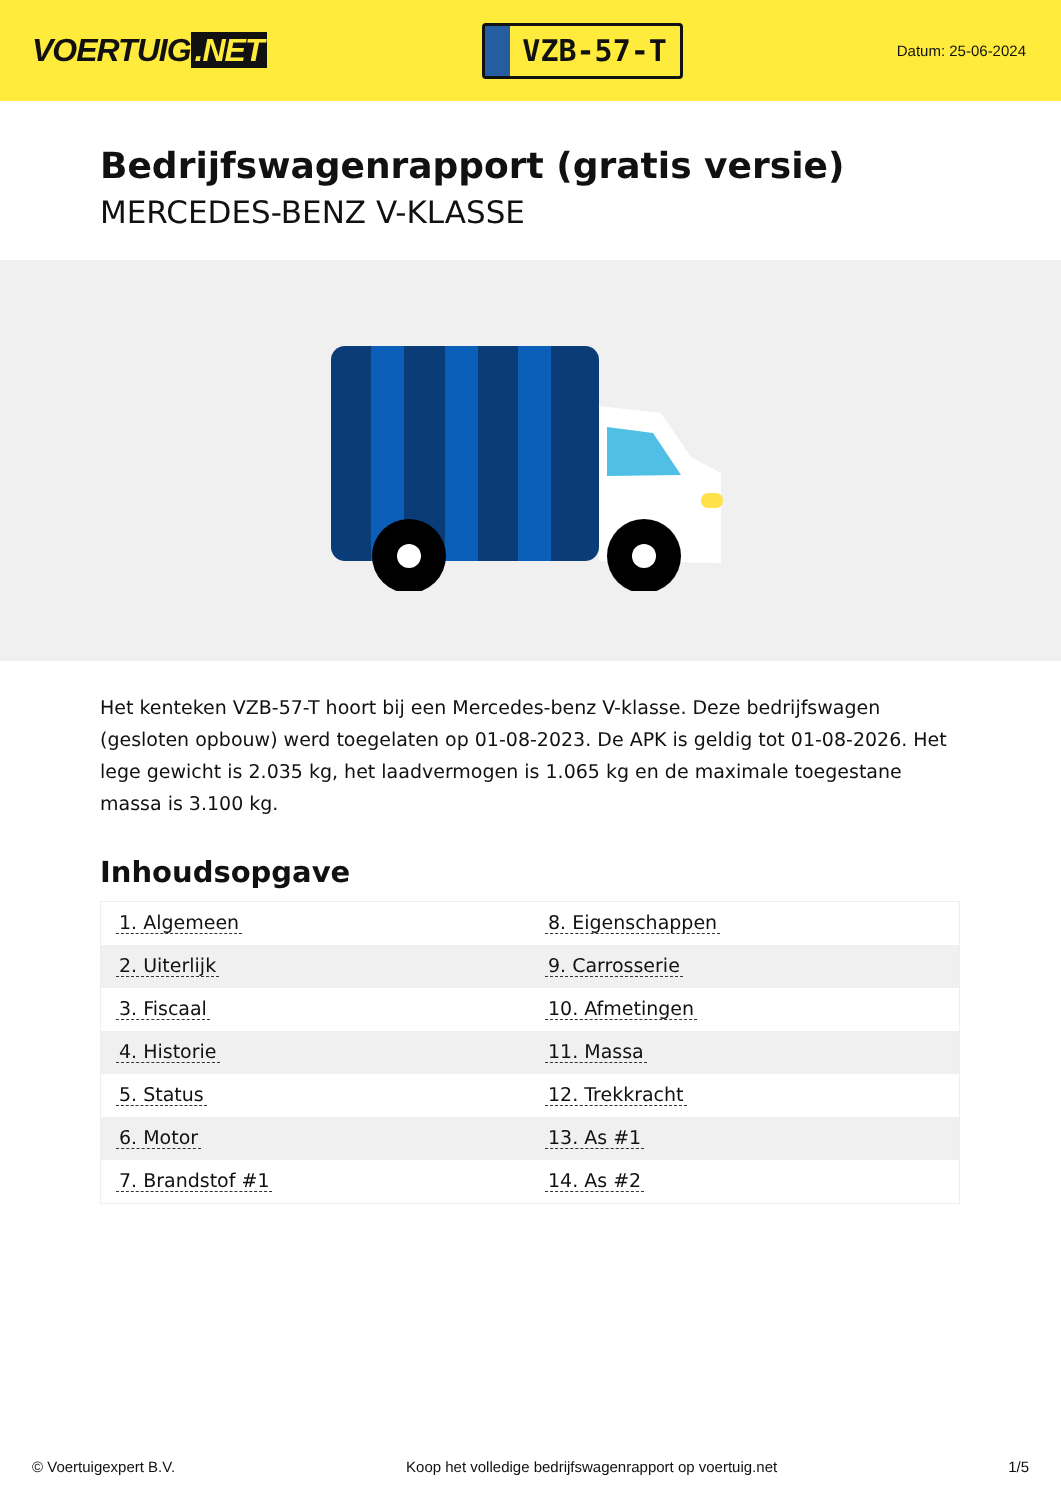VOERTUIG.NET
VZB-57-T
Datum: 25-06-2024
Bedrijfswagenrapport (gratis versie)
MERCEDES-BENZ V-KLASSE
Het kenteken VZB-57-T hoort bij een Mercedes-benz V-klasse. Deze bedrijfswagen (gesloten opbouw) werd toegelaten op 01-08-2023. De APK is geldig tot 01-08-2026. Het lege gewicht is 2.035 kg, het laadvermogen is 1.065 kg en de maximale toegestane massa is 3.100 kg.
Inhoudsopgave
| 1. Algemeen | 8. Eigenschappen |
| 2. Uiterlijk | 9. Carrosserie |
| 3. Fiscaal | 10. Afmetingen |
| 4. Historie | 11. Massa |
| 5. Status | 12. Trekkracht |
| 6. Motor | 13. As #1 |
| 7. Brandstof #1 | 14. As #2 |
© Voertuigexpert B.V. Koop het volledige bedrijfswagenrapport op voertuig.net 1/5